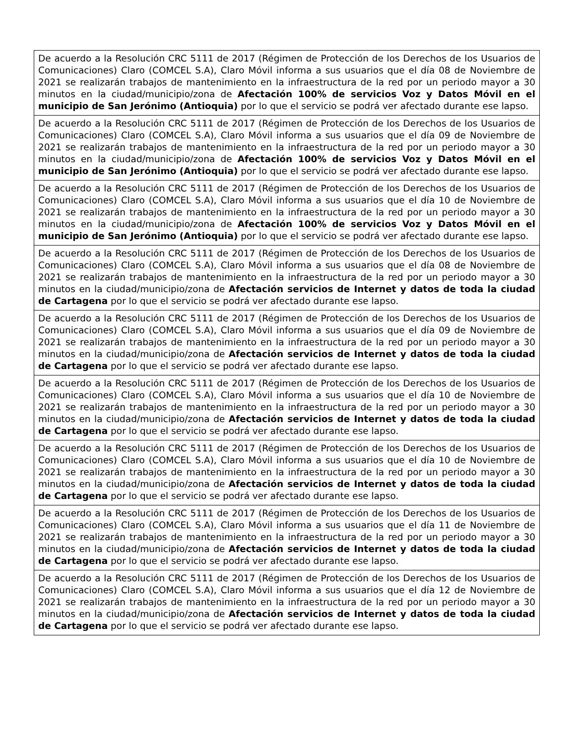| De acuerdo a la Resolución CRC 5111 de 2017 (Régimen de Protección de los Derechos de los Usuarios de Comunicaciones) Claro (COMCEL S.A), Claro Móvil informa a sus usuarios que el día 08 de Noviembre de 2021 se realizarán trabajos de mantenimiento en la infraestructura de la red por un periodo mayor a 30 minutos en la ciudad/municipio/zona de Afectación 100% de servicios Voz y Datos Móvil en el municipio de San Jerónimo (Antioquia) por lo que el servicio se podrá ver afectado durante ese lapso. |
| De acuerdo a la Resolución CRC 5111 de 2017 (Régimen de Protección de los Derechos de los Usuarios de Comunicaciones) Claro (COMCEL S.A), Claro Móvil informa a sus usuarios que el día 09 de Noviembre de 2021 se realizarán trabajos de mantenimiento en la infraestructura de la red por un periodo mayor a 30 minutos en la ciudad/municipio/zona de Afectación 100% de servicios Voz y Datos Móvil en el municipio de San Jerónimo (Antioquia) por lo que el servicio se podrá ver afectado durante ese lapso. |
| De acuerdo a la Resolución CRC 5111 de 2017 (Régimen de Protección de los Derechos de los Usuarios de Comunicaciones) Claro (COMCEL S.A), Claro Móvil informa a sus usuarios que el día 10 de Noviembre de 2021 se realizarán trabajos de mantenimiento en la infraestructura de la red por un periodo mayor a 30 minutos en la ciudad/municipio/zona de Afectación 100% de servicios Voz y Datos Móvil en el municipio de San Jerónimo (Antioquia) por lo que el servicio se podrá ver afectado durante ese lapso. |
| De acuerdo a la Resolución CRC 5111 de 2017 (Régimen de Protección de los Derechos de los Usuarios de Comunicaciones) Claro (COMCEL S.A), Claro Móvil informa a sus usuarios que el día 08 de Noviembre de 2021 se realizarán trabajos de mantenimiento en la infraestructura de la red por un periodo mayor a 30 minutos en la ciudad/municipio/zona de Afectación servicios de Internet y datos de toda la ciudad de Cartagena por lo que el servicio se podrá ver afectado durante ese lapso. |
| De acuerdo a la Resolución CRC 5111 de 2017 (Régimen de Protección de los Derechos de los Usuarios de Comunicaciones) Claro (COMCEL S.A), Claro Móvil informa a sus usuarios que el día 09 de Noviembre de 2021 se realizarán trabajos de mantenimiento en la infraestructura de la red por un periodo mayor a 30 minutos en la ciudad/municipio/zona de Afectación servicios de Internet y datos de toda la ciudad de Cartagena por lo que el servicio se podrá ver afectado durante ese lapso. |
| De acuerdo a la Resolución CRC 5111 de 2017 (Régimen de Protección de los Derechos de los Usuarios de Comunicaciones) Claro (COMCEL S.A), Claro Móvil informa a sus usuarios que el día 10 de Noviembre de 2021 se realizarán trabajos de mantenimiento en la infraestructura de la red por un periodo mayor a 30 minutos en la ciudad/municipio/zona de Afectación servicios de Internet y datos de toda la ciudad de Cartagena por lo que el servicio se podrá ver afectado durante ese lapso. |
| De acuerdo a la Resolución CRC 5111 de 2017 (Régimen de Protección de los Derechos de los Usuarios de Comunicaciones) Claro (COMCEL S.A), Claro Móvil informa a sus usuarios que el día 10 de Noviembre de 2021 se realizarán trabajos de mantenimiento en la infraestructura de la red por un periodo mayor a 30 minutos en la ciudad/municipio/zona de Afectación servicios de Internet y datos de toda la ciudad de Cartagena por lo que el servicio se podrá ver afectado durante ese lapso. |
| De acuerdo a la Resolución CRC 5111 de 2017 (Régimen de Protección de los Derechos de los Usuarios de Comunicaciones) Claro (COMCEL S.A), Claro Móvil informa a sus usuarios que el día 11 de Noviembre de 2021 se realizarán trabajos de mantenimiento en la infraestructura de la red por un periodo mayor a 30 minutos en la ciudad/municipio/zona de Afectación servicios de Internet y datos de toda la ciudad de Cartagena por lo que el servicio se podrá ver afectado durante ese lapso. |
| De acuerdo a la Resolución CRC 5111 de 2017 (Régimen de Protección de los Derechos de los Usuarios de Comunicaciones) Claro (COMCEL S.A), Claro Móvil informa a sus usuarios que el día 12 de Noviembre de 2021 se realizarán trabajos de mantenimiento en la infraestructura de la red por un periodo mayor a 30 minutos en la ciudad/municipio/zona de Afectación servicios de Internet y datos de toda la ciudad de Cartagena por lo que el servicio se podrá ver afectado durante ese lapso. |